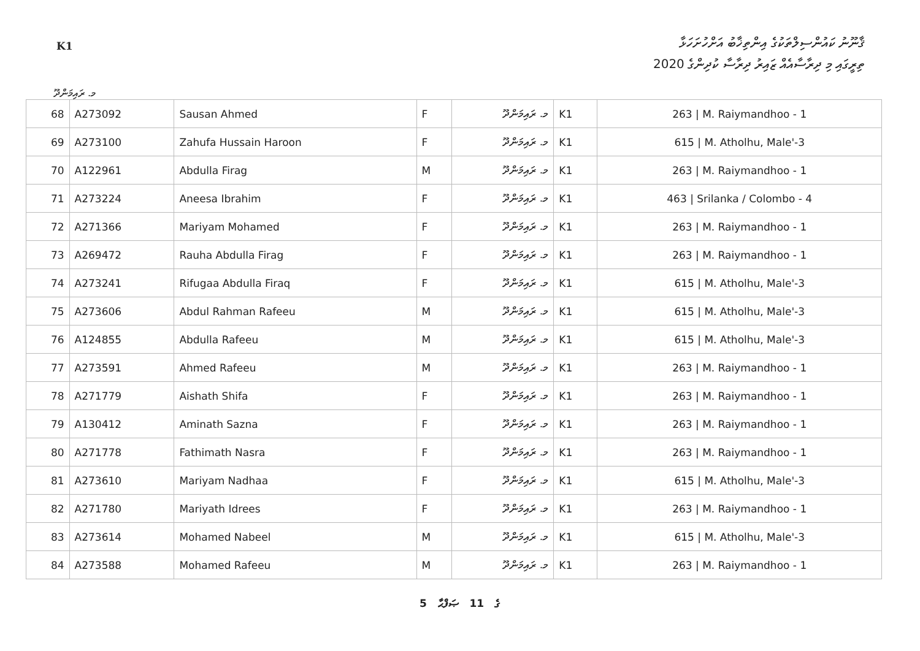ޤާނޫނު ކައުންސިލްތަކުގެ އިންތިޚާބު އަށްހުށަހަޅާ
K1
ތިރީގައި މި ދިރާސާއެއް ޒައިރު ދިރާސާ ކުދިންގެ 2020
މ. ރައިމަންދޫ
| 68 | A273092 | Sausan Ahmed | F | މ. ރައިމަންދޫ | K1 | 263 / M. Raiymandhoo - 1 |
| 69 | A273100 | Zahufa Hussain Haroon | F | މ. ރައިމަންދޫ | K1 | 615 / M. Atholhu, Male'-3 |
| 70 | A122961 | Abdulla Firag | M | މ. ރައިމަންދޫ | K1 | 263 / M. Raiymandhoo - 1 |
| 71 | A273224 | Aneesa Ibrahim | F | މ. ރައިމަންދޫ | K1 | 463 / Srilanka / Colombo - 4 |
| 72 | A271366 | Mariyam Mohamed | F | މ. ރައިމަންދޫ | K1 | 263 / M. Raiymandhoo - 1 |
| 73 | A269472 | Rauha Abdulla Firag | F | މ. ރައިމަންދޫ | K1 | 263 / M. Raiymandhoo - 1 |
| 74 | A273241 | Rifugaa Abdulla Firaq | F | މ. ރައިމަންދޫ | K1 | 615 / M. Atholhu, Male'-3 |
| 75 | A273606 | Abdul Rahman Rafeeu | M | މ. ރައިމަންދޫ | K1 | 615 / M. Atholhu, Male'-3 |
| 76 | A124855 | Abdulla Rafeeu | M | މ. ރައިމަންދޫ | K1 | 615 / M. Atholhu, Male'-3 |
| 77 | A273591 | Ahmed Rafeeu | M | މ. ރައިމަންދޫ | K1 | 263 / M. Raiymandhoo - 1 |
| 78 | A271779 | Aishath Shifa | F | މ. ރައިމަންދޫ | K1 | 263 / M. Raiymandhoo - 1 |
| 79 | A130412 | Aminath Sazna | F | މ. ރައިމަންދޫ | K1 | 263 / M. Raiymandhoo - 1 |
| 80 | A271778 | Fathimath Nasra | F | މ. ރައިމަންދޫ | K1 | 263 / M. Raiymandhoo - 1 |
| 81 | A273610 | Mariyam Nadhaa | F | މ. ރައިމަންދޫ | K1 | 615 / M. Atholhu, Male'-3 |
| 82 | A271780 | Mariyath Idrees | F | މ. ރައިމަންދޫ | K1 | 263 / M. Raiymandhoo - 1 |
| 83 | A273614 | Mohamed Nabeel | M | މ. ރައިމަންދޫ | K1 | 615 / M. Atholhu, Male'-3 |
| 84 | A273588 | Mohamed Rafeeu | M | މ. ރައިމަންދޫ | K1 | 263 / M. Raiymandhoo - 1 |
5 ގެ 11 ޞަފްޙާ